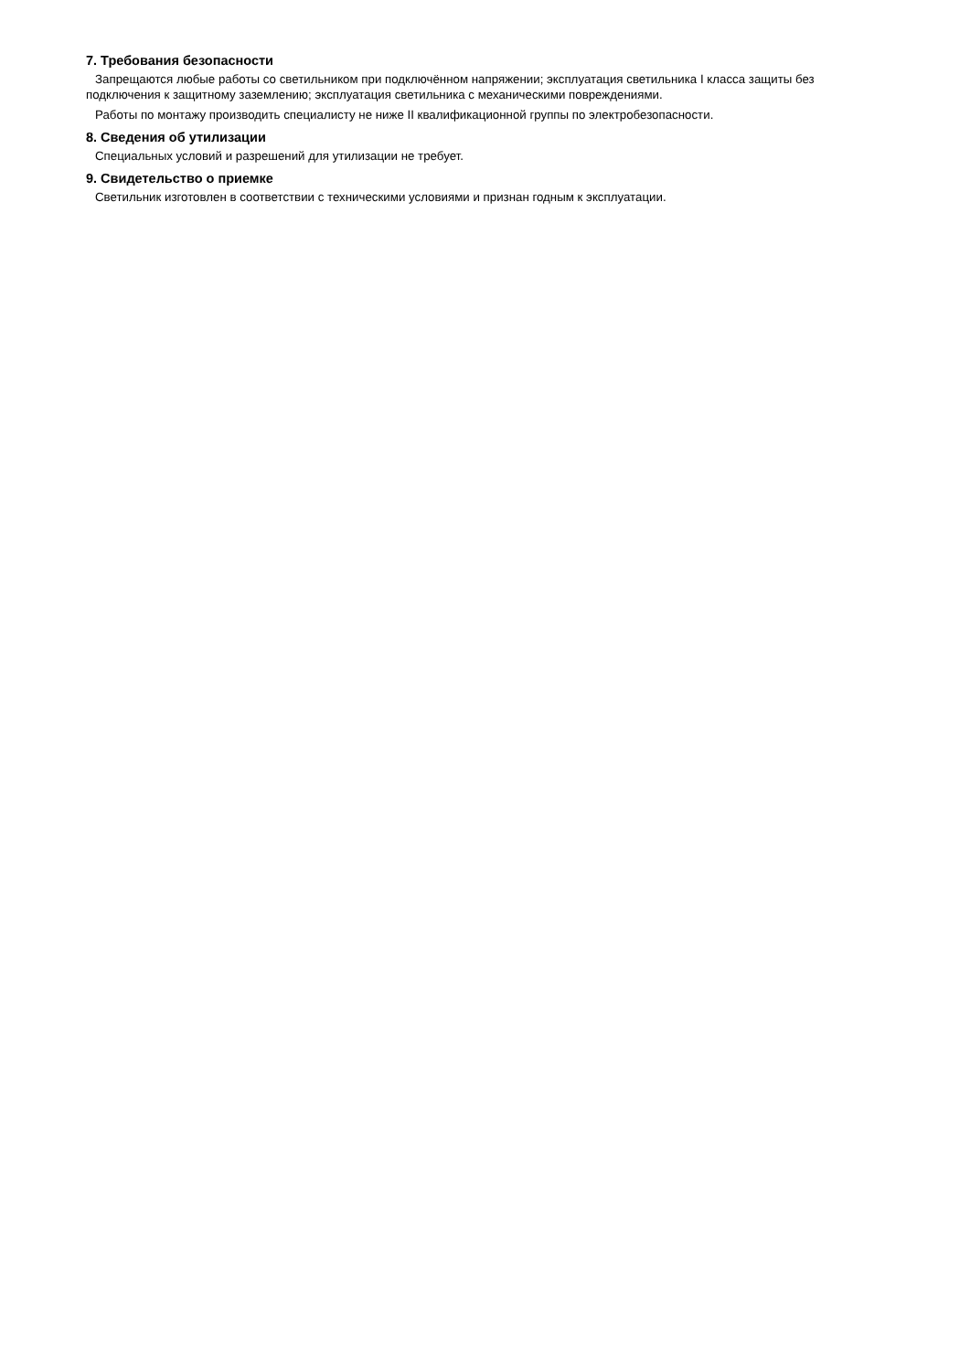7. Требования безопасности
Запрещаются любые работы со светильником при подключённом напряжении; эксплуатация светильника I класса защиты без подключения к защитному заземлению; эксплуатация светильника с механическими повреждениями.
Работы по монтажу производить специалисту не ниже II квалификационной группы по электробезопасности.
8. Сведения об утилизации
Специальных условий и разрешений для утилизации не требует.
9. Свидетельство о приемке
Светильник изготовлен в соответствии с техническими условиями и признан годным к эксплуатации.